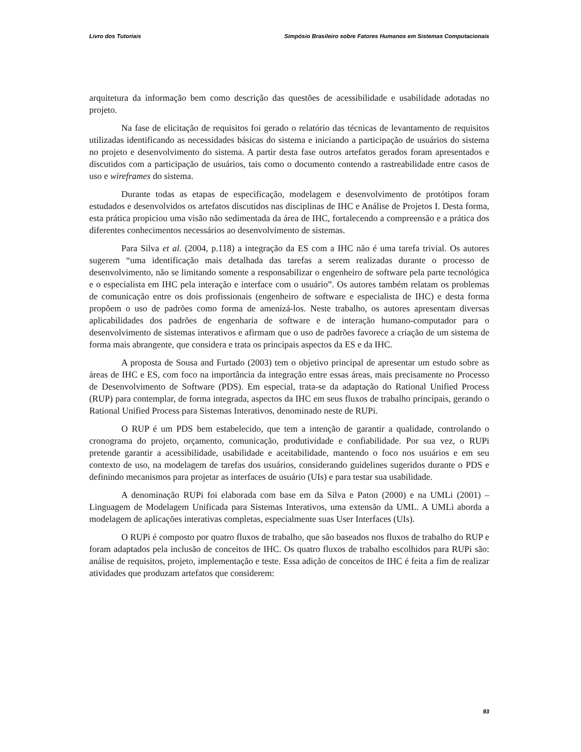Livro dos Tutoriais Simpósio Brasileiro sobre Fatores Humanos em Sistemas Computacionais
arquitetura da informação bem como descrição das questões de acessibilidade e usabilidade adotadas no projeto.
Na fase de elicitação de requisitos foi gerado o relatório das técnicas de levantamento de requisitos utilizadas identificando as necessidades básicas do sistema e iniciando a participação de usuários do sistema no projeto e desenvolvimento do sistema. A partir desta fase outros artefatos gerados foram apresentados e discutidos com a participação de usuários, tais como o documento contendo a rastreabilidade entre casos de uso e wireframes do sistema.
Durante todas as etapas de especificação, modelagem e desenvolvimento de protótipos foram estudados e desenvolvidos os artefatos discutidos nas disciplinas de IHC e Análise de Projetos I. Desta forma, esta prática propiciou uma visão não sedimentada da área de IHC, fortalecendo a compreensão e a prática dos diferentes conhecimentos necessários ao desenvolvimento de sistemas.
Para Silva et al. (2004, p.118) a integração da ES com a IHC não é uma tarefa trivial. Os autores sugerem “uma identificação mais detalhada das tarefas a serem realizadas durante o processo de desenvolvimento, não se limitando somente a responsabilizar o engenheiro de software pela parte tecnológica e o especialista em IHC pela interação e interface com o usuário”. Os autores também relatam os problemas de comunicação entre os dois profissionais (engenheiro de software e especialista de IHC) e desta forma propõem o uso de padrões como forma de amenizá-los. Neste trabalho, os autores apresentam diversas aplicabilidades dos padrões de engenharia de software e de interação humano-computador para o desenvolvimento de sistemas interativos e afirmam que o uso de padrões favorece a criação de um sistema de forma mais abrangente, que considera e trata os principais aspectos da ES e da IHC.
A proposta de Sousa and Furtado (2003) tem o objetivo principal de apresentar um estudo sobre as áreas de IHC e ES, com foco na importância da integração entre essas áreas, mais precisamente no Processo de Desenvolvimento de Software (PDS). Em especial, trata-se da adaptação do Rational Unified Process (RUP) para contemplar, de forma integrada, aspectos da IHC em seus fluxos de trabalho principais, gerando o Rational Unified Process para Sistemas Interativos, denominado neste de RUPi.
O RUP é um PDS bem estabelecido, que tem a intenção de garantir a qualidade, controlando o cronograma do projeto, orçamento, comunicação, produtividade e confiabilidade. Por sua vez, o RUPi pretende garantir a acessibilidade, usabilidade e aceitabilidade, mantendo o foco nos usuários e em seu contexto de uso, na modelagem de tarefas dos usuários, considerando guidelines sugeridos durante o PDS e definindo mecanismos para projetar as interfaces de usuário (UIs) e para testar sua usabilidade.
A denominação RUPi foi elaborada com base em da Silva e Paton (2000) e na UMLi (2001) – Linguagem de Modelagem Unificada para Sistemas Interativos, uma extensão da UML. A UMLi aborda a modelagem de aplicações interativas completas, especialmente suas User Interfaces (UIs).
O RUPi é composto por quatro fluxos de trabalho, que são baseados nos fluxos de trabalho do RUP e foram adaptados pela inclusão de conceitos de IHC. Os quatro fluxos de trabalho escolhidos para RUPi são: análise de requisitos, projeto, implementação e teste. Essa adição de conceitos de IHC é feita a fim de realizar atividades que produzam artefatos que considerem:
93